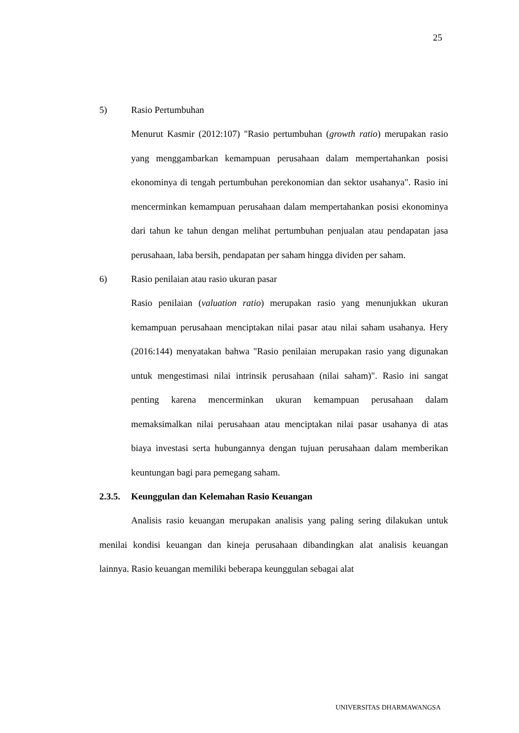25
5) Rasio Pertumbuhan
Menurut Kasmir (2012:107) "Rasio pertumbuhan (growth ratio) merupakan rasio yang menggambarkan kemampuan perusahaan dalam mempertahankan posisi ekonominya di tengah pertumbuhan perekonomian dan sektor usahanya". Rasio ini mencerminkan kemampuan perusahaan dalam mempertahankan posisi ekonominya dari tahun ke tahun dengan melihat pertumbuhan penjualan atau pendapatan jasa perusahaan, laba bersih, pendapatan per saham hingga dividen per saham.
6) Rasio penilaian atau rasio ukuran pasar
Rasio penilaian (valuation ratio) merupakan rasio yang menunjukkan ukuran kemampuan perusahaan menciptakan nilai pasar atau nilai saham usahanya. Hery (2016:144) menyatakan bahwa "Rasio penilaian merupakan rasio yang digunakan untuk mengestimasi nilai intrinsik perusahaan (nilai saham)". Rasio ini sangat penting karena mencerminkan ukuran kemampuan perusahaan dalam memaksimalkan nilai perusahaan atau menciptakan nilai pasar usahanya di atas biaya investasi serta hubungannya dengan tujuan perusahaan dalam memberikan keuntungan bagi para pemegang saham.
2.3.5. Keunggulan dan Kelemahan Rasio Keuangan
Analisis rasio keuangan merupakan analisis yang paling sering dilakukan untuk menilai kondisi keuangan dan kineja perusahaan dibandingkan alat analisis keuangan lainnya. Rasio keuangan memiliki beberapa keunggulan sebagai alat
UNIVERSITAS DHARMAWANGSA